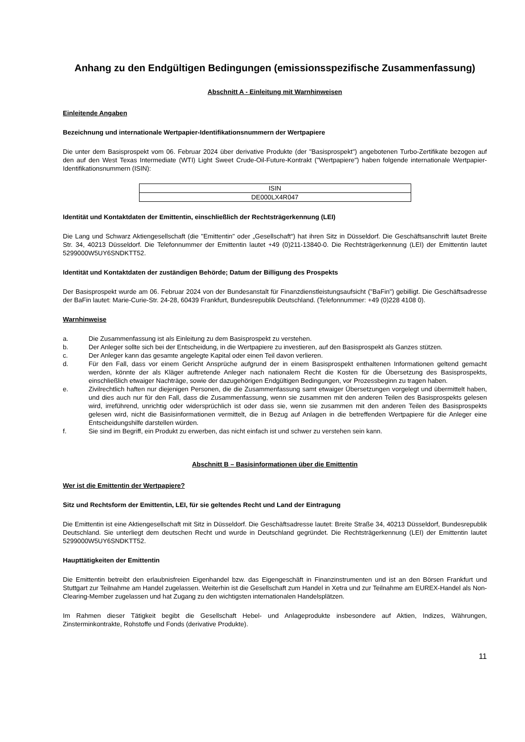Anhang zu den Endgültigen Bedingungen (emissionsspezifische Zusammenfassung)
Abschnitt A - Einleitung mit Warnhinweisen
Einleitende Angaben
Bezeichnung und internationale Wertpapier-Identifikationsnummern der Wertpapiere
Die unter dem Basisprospekt vom 06. Februar 2024 über derivative Produkte (der "Basisprospekt") angebotenen Turbo-Zertifikate bezogen auf den auf den West Texas Intermediate (WTI) Light Sweet Crude-Oil-Future-Kontrakt ("Wertpapiere") haben folgende internationale Wertpapier-Identifikationsnummern (ISIN):
| ISIN |
| DE000LX4R047 |
Identität und Kontaktdaten der Emittentin, einschließlich der Rechtsträgerkennung (LEI)
Die Lang und Schwarz Aktiengesellschaft (die "Emittentin" oder „Gesellschaft“) hat ihren Sitz in Düsseldorf. Die Geschäftsanschrift lautet Breite Str. 34, 40213 Düsseldorf. Die Telefonnummer der Emittentin lautet +49 (0)211-13840-0. Die Rechtsträgerkennung (LEI) der Emittentin lautet 5299000W5UY6SNDKTT52.
Identität und Kontaktdaten der zuständigen Behörde; Datum der Billigung des Prospekts
Der Basisprospekt wurde am 06. Februar 2024 von der Bundesanstalt für Finanzdienstleistungsaufsicht ("BaFin") gebilligt. Die Geschäftsadresse der BaFin lautet: Marie-Curie-Str. 24-28, 60439 Frankfurt, Bundesrepublik Deutschland. (Telefonnummer: +49 (0)228 4108 0).
Warnhinweise
a. Die Zusammenfassung ist als Einleitung zu dem Basisprospekt zu verstehen.
b. Der Anleger sollte sich bei der Entscheidung, in die Wertpapiere zu investieren, auf den Basisprospekt als Ganzes stützen.
c. Der Anleger kann das gesamte angelegte Kapital oder einen Teil davon verlieren.
d. Für den Fall, dass vor einem Gericht Ansprüche aufgrund der in einem Basisprospekt enthaltenen Informationen geltend gemacht werden, könnte der als Kläger auftretende Anleger nach nationalem Recht die Kosten für die Übersetzung des Basisprospekts, einschließlich etwaiger Nachträge, sowie der dazugehörigen Endgültigen Bedingungen, vor Prozessbeginn zu tragen haben.
e. Zivilrechtlich haften nur diejenigen Personen, die die Zusammenfassung samt etwaiger Übersetzungen vorgelegt und übermittelt haben, und dies auch nur für den Fall, dass die Zusammenfassung, wenn sie zusammen mit den anderen Teilen des Basisprospekts gelesen wird, irreführend, unrichtig oder widersprüchlich ist oder dass sie, wenn sie zusammen mit den anderen Teilen des Basisprospekts gelesen wird, nicht die Basisinformationen vermittelt, die in Bezug auf Anlagen in die betreffenden Wertpapiere für die Anleger eine Entscheidungshilfe darstellen würden.
f. Sie sind im Begriff, ein Produkt zu erwerben, das nicht einfach ist und schwer zu verstehen sein kann.
Abschnitt B – Basisinformationen über die Emittentin
Wer ist die Emittentin der Wertpapiere?
Sitz und Rechtsform der Emittentin, LEI, für sie geltendes Recht und Land der Eintragung
Die Emittentin ist eine Aktiengesellschaft mit Sitz in Düsseldorf. Die Geschäftsadresse lautet: Breite Straße 34, 40213 Düsseldorf, Bundesrepublik Deutschland. Sie unterliegt dem deutschen Recht und wurde in Deutschland gegründet. Die Rechtsträgerkennung (LEI) der Emittentin lautet 5299000W5UY6SNDKTT52.
Haupttätigkeiten der Emittentin
Die Emittentin betreibt den erlaubnisfreien Eigenhandel bzw. das Eigengeschäft in Finanzinstrumenten und ist an den Börsen Frankfurt und Stuttgart zur Teilnahme am Handel zugelassen. Weiterhin ist die Gesellschaft zum Handel in Xetra und zur Teilnahme am EUREX-Handel als Non-Clearing-Member zugelassen und hat Zugang zu den wichtigsten internationalen Handelsplätzen.
Im Rahmen dieser Tätigkeit begibt die Gesellschaft Hebel- und Anlageprodukte insbesondere auf Aktien, Indizes, Währungen, Zinsterminkontrakte, Rohstoffe und Fonds (derivative Produkte).
11